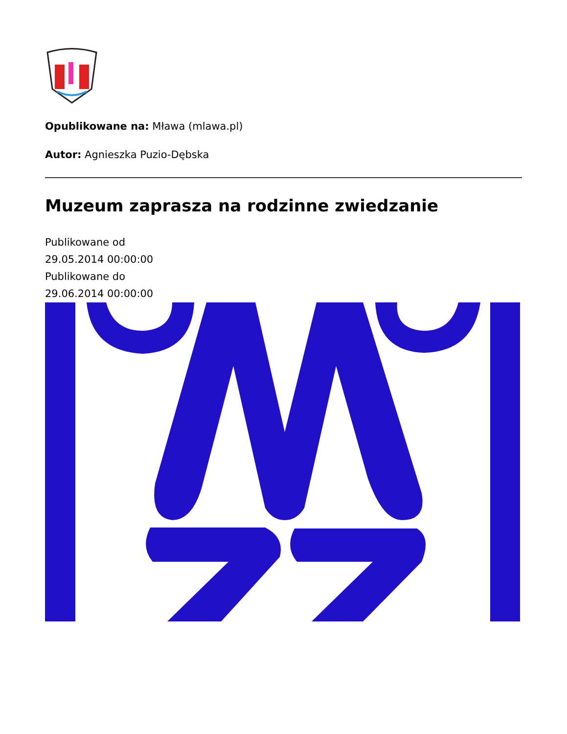Opublikowane na: Mława (mlawa.pl)
Autor: Agnieszka Puzio-Dębska
Muzeum zaprasza na rodzinne zwiedzanie
Publikowane od
29.05.2014 00:00:00
Publikowane do
29.06.2014 00:00:00